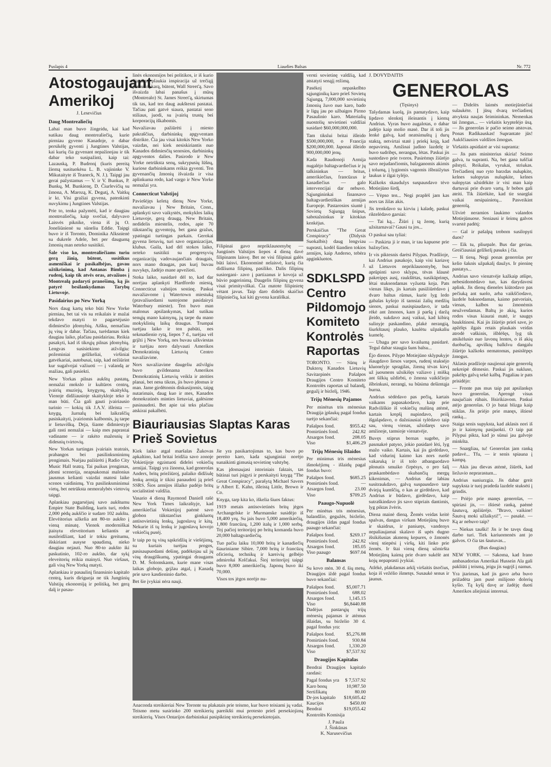Puslapis 4 Liaudies Balsas Nr. 772
Atostogaujant Amerikoj
J. Lesevičius
Daug Montrealiečių
Labai man buvo žingeidu, kai kad sutikau daug montrealiečių, kurie pirmiau gyveno Kanadoje, o dabar persikėlę gyventi į Jungtines Valstijas, kai kurių čia gyvenant nepažinojau ir tik dabar teko susipažinti, kaip tai: Lazauską, P. Budronį (kuris pereitą žiemą susituokėsu L. B. vajininke V. Mikutaityte iš Teaneck, N. J.). Taipgi jau gerai pažystamus — V. ir V. Bunkus, P. Bunkų, M. Bunkienę, D. Čiurlevičių su žmona, A. Marozą, K. Degutį, A. Vaitkų ir kt. Visi gražiai gyvena, patenkinti nuvykimu į Jungtines Valstijas.
Prie to, tenka pažymėti, kad ir daugiau montrealiečių, kaip svečiai, dalyvavo Laisvės piknike, viena iš jų O. Joneliūnienė su sūneliu Eddie. Taipgi buvo ir iš Toronto, Dominika Alksnienė su dukrele Adele, bet per daugumą žmonių man neteko susitikti.
Šale viso ko, montrealiečiams turiu gerą žinią, būtent, susitikus asmeniškai ir pasikalbėjus, gavau užtikrinimą, kad Antanas Bimba į rudenį, kaip tik atvės oras, atvažiuos į Montrealą padaryti pranešimą, ką jis patyrė besilankydamas Tarybų Lietuvoje.
Pasidairius po New Yorką
Nors daug kartų teko būti New Yorke pirmiau, bet tai vis su reikalais ir mažai tekdavo matyti to pagarsėjusio didmiesčio įdomybių. Aišku, nemačiau jų visų ir dabar. Tačiau, turėdamas kiek daugiau laiko, plačiau pasidairiau. Reikia pasakyti, kad iš tikrųjų pilnas įdomybių. Lengvas susisiekimo atžvilgiu: požeminiai gelžkeliai, viršiniai gatvėkariai, autobusai, taip, kad nežiūrint kur sugalvojai važiuoti — į valandą ar mažiau, gali pasiekti.
New Yorkas pilnas aukštų pastatų, nemažai mokslo ir kultūros centrų, įvairių muziejų, knygynų, skaityklų. Vienoje didžiausioje skaitykloje teko ir man būti. Čia gali gauti įvairiausio turinio — kokių tik J.A.V. išleista — knygų, žurnalų bei laikraščių pasiskaityti, įvairiomis kalbomis, jų tarpe ir lietuviškų. Deja, šiame didmiestyje gali rasti nemažai — kaip mes paprastai vadiname — ir rakėto mažesnių ir didesnių tvirtovių.
New Yorkas turtingas įvairiais teatrais, prabangos bei pasilinksminimų įrengimais. Nuėjau pažiūrėti į Radio City Music Hall teatrą. Tai puikus įrengimas, įdomi scenerija, neapsakomai malonius jausmus kelianti vaizdai matosi laike scenos vaidinimų. Yra pasilinksminimui vietų, bet netrūksta nemoralybės vietovių taipgi.
Aplankiau pagarsėjusį savo aukštumu Empire State Building, kuris turi, rodos 2,000 pėdų aukščio ir sudaro 102 aukštu. Elevėitorius užkelia ant 80-to aukšto į vieną minutę. Vienok moderniškai įtaisytu eleveitorium keliantis ar nusileidžiant, kad ir tokiu greitumu, išskiriant ausyse spaudimą, nieko daugiau nejauti. Nuo 80-to aukšto iki paskutinio, 102-ro aukšto, dar sykį eleveitorių reikia mainyti. Nuo viršaus, gali visą New Yorką matyti.
Aplankiau ir pasaulinį finansinio kapitalo centrą, kuris diriguoja ne tik Jungtinių Valstijų ekonomiją ir politiką, bet gerą dalį ir pasau-
linės ekonomijos bei politikos, ir iš kurio šiandien plaukia inspiracija už trečiąjį pasaulinį karą, būtent, Wall Street'ą. Savo išvaizda labai panašus į mūsų (Montrealo) St. James Street'ą, skirtumas tik tas, kad ten daug aukštesni pastatai. Tačiau pati gatvė siaura, pastatai seno stiliaus, juodi, su įvairių trustų bei korporacijų iškabomis.
Nuvažiavau pažiūrėti į miesto pakraščius, darbininkų apgyventam distrikte. Čia jau visai kitokis New Yorko vaizdas, nei kiek nesiskiriantis nuo Kanados didmiesčių senosios, darbininkų apgyventos dalies. Pasirodo ir New Yorke netrūksta senų, sukrypusių lūšnų, kuriose darbininkams reikia gyventi. Ten gyvenančių žmonių išvaizda ir visa aplinkuma rodo, kad vargo ir New Yorke nemažai yra.
Connecticut Valstijoj
Paviešėjęs keletą dienų New Yorke, nuvažiavau į New Britain, Conn., aplankyti savo vaikystės, mokyklos laikų Lietuvoje, gerą draugą. New Britain, nedidelis miestelis, rodos, apie 70 tūkstančių gyventojų, bet gana gražus, ypatingai turtingas parkais. Gerokai gyvena lietuvių, turi savo organizacijas, klubus. Gaila, kad dėl stokos laiko, neteko susitikti su progresyvių organizacijų vadovaujančiais draugais, nors mano draugas, pas kurį buvau nuvykęs, žadėjo mane apvežioti.
Stoka laiko, susidarė dėl to, kad dar norėjau aplankyti Hardfordo miestą, Connecticut valstijos sostinę. Paskui nuvažiavome į Watertown miestuką (pravažiuodami sustojome pasidairyti Waterbury mieste). Ten buvo man malonus apsilankymas, kad sutikau senųjų mano kaimynų, jų tarpe du mano mokyklinių laikų draugus. Trumpai turėjau laiko ir ten pabūti, nes sekmadienio rytą, liepos 7 d., turėjau vėl grįžti į New Yorką, nes buvau užkviestas ir turėjau noro dalyvauti Amerikos Demokratinių Lietuvių Centro suvažiavime.
Nors suvažiavime daugeliu atžvilgiu buvo gvildenama Amerikos Demokratinių Lietuvių veikla ir ateities planai, bet nesu tikras, jis buvo įdomus ir man. Jame girdėtomis diskusijomis, taipg nutarimais, daug kuo ir mes, Kanados demokratinės minties lietuviai, galėsime pasinaudoti. Bet apie tai teks plačiau atskirai pakalbėti.
Filipinai gavo nepriklausomybę — Jungtinės Valstijos liepos 4 dieną davė filipinams laisvę. Bet ne visi filipinai galės būti laisvi. Ekonominė nelaisvė, kurią čia didžiuma filipinų, pasiliko. Dalis filipinų susiorgani- zavo į partizanus ir kovoja už būvio pagerinimą. Daugelis filipinų gyvena visai primityviškai. Čia matote filipinietę vėtant javus. Taip daro didelis skaičius filipiniečių, kai kiti gyvena karališkai.
Biauriausias Slaptas Karas Prieš Sovietus
Kiek laiko atgal maršalas Žukovas apkaltino, kad britai leidžia savo zonoje Vokietijoje egzistuoti didelei vokiečių armijai. Taipgi yra žinoma, kad generolas Anders, britų priežiūroj, palaiko didžiulę lenkų armiją ir tikisi panaudoti ją prieš SSRS. Šios armijos išlaiko padėjo britų socialistinė valdžia.
Vasario 4 dieną Raymond Daniell rašė New York Times laikraštyje, kad amerikiečiai Vokietijoj paėmė savo globon tūkstančius ginkluotų antisovietinių lenkų, jugoslavų ir kitų. Nekurie iš tų lenkų ir jugoslavų kovojo vokiečių pusėj.
Ir taip po tų visų sąskridžių ir viešėjimų, su kuriais turėjau progos, pasisaupuodami dešinę, padėkojau už jų visų draugiškumą, ypatingai draugams D. M. Šolomskams, kurie mane visas laikas globojo, grįžau atgal, į Kanadą prie savo kasdieninio darbo.
Bet šie įvykiai nėra nauji.
Jie yra pasikartojimas to, kas buvo po pereito karo, kada sąjunginiai norėjo sunaikinti gimusią sovietinę valstybę.
Kas įdomaujasi istoriniais faktais, tas būtinai turi įsigyti ir perskaityti knygą "The Great Conspiracy", parašytą Michael Savers ir Albert E. Kahn, išleistą Little, Brown ir Co.
Knyga, tarp kita ko, iškelia šiuos faktus:
1919 metais antisovietinės britų jėgos Archangelske ir Murmanske susidėjo iš 18,400 yrų. Su jais buvo 5,000 amerikiečių, 1,800 francūzų, 1,200 italų ir 1,000 serbų. Toj pačioj teritorijoj po britų komanda buvo 20,000 baltagvardiečių.
Tuo pačiu laiku 10,000 britų ir kanadiečių šiauriniame Sibire. 7,000 britų ir francūzų oficierių, technikų ir kareivių gelbėjo admirolui Kolčakui. Šioj teritorijoj taipgi buvo 8,000 amerikiečių. Japonų buvo iki 70,000.
Visos tos jėgos norėjo nu-
Anaconda streikieriai New Toronte su plakatais prie teismo, kur buvo teisiami jų vadai. Teismo metu susirinko 200 streikierių pareikšti mui protesto prieš persekiojimą streikierių. Visos Ontarijos darbininkai pasipiktinę streikierių persekiotojais.
versti sovietinę valdžią, kad atstatyti senąjį režimą.
Pasėkoj nepaskelbto sąjunginikų karo prieš Sovietų Sąjungą, 7,000,000 sovietinių žmonių žuvo nuo karo, bado ir ligų jau po užbaigos Pirmo Pasaulinio karo. Materialių nuostolių sovietinei valdžiai susidarė $60,000,000,000.
Tam tikslui britai išleido $500,000,000, o Francija $200,000,000. Japonai išleido 900,000,000 jenų.
Kada Raudonoji Armija nugalėjo baltagvardiečius ir jų talkininkus — britus, amerikiečius, francūzus ir kanadiečius — galo intervencijai dar nebuvo. Sąjungininkai finansavo baltagvardietiškas armijas Europoje. Pastarosios siuntė į Sovietų Sąjungą šnipus, sabotažninkus ir kitokius kenkėjus.
Perskaičius "The Great Conspiracy" (Didysis Suokalbis) daug lengviau suprasti, kodėl šiandien tokios armijos, kaip Anderso, tebėra apginkluotos.
J.
SDKLSPD Centro Pildomojo Komiteto Kontrolės Raportas
TORONTO. — Sūnų ir Dukterų Kanados Lietuvių Savitarpinės Pašalpos Draugijos Centro Komiteto Kontrolės raportas už balandį, gegužį ir birželį, 1946.
Trijų Mėnesių Pajamos
Per minėtus tris mėnesius Draugija įplaukų pagal fondus turėjo sekančiai:
| Pašalpos fond. | $955.42 |
| Pomirtinės fond. | 242.82 |
| Atsargos fond. | 208.05 |
| Viso | $1,406.29 |
Trijų Mėnesių Išlaidos
Per minimus tris mėnesius išmokėjimų - išlaidų pagal fondus buvo:
| Pašalpos fond. | $685.25 |
| Pomirtinės fond. | — |
| Atsargos fond. | 23.00 |
| Viso | $709.25 |
Paaugo-Nupuolė
Per minėtus tris mėnesius, balandžio, gegužės, birželio, draugijos iždas pagal fondus paaugo sekančiai:
| Pašalpos fond. | $269.17 |
| Pomirtinės fond. | 242.82 |
| Atsargos fond. | 185.05 |
| Viso paaugo | $697.04 |
Balansas
Su kovo mėn. 30 d. šių metų, Draugijos iždė pagal fondus buvo sekančiai:
| Pašalpos fond. | $5,007.71 |
| Pomirtinės fond. | 688.02 |
| Atsargos fond. | 1,145.15 |
| Viso | $6,8440.88 |
Dadėjus pastarųjų trijų mėnesių pajamas ir atėmus išlaidas, su birželio 30 d. pagal fondus yra:
| Pašalpos fond. | $5,276.88 |
| Pomirtinės fond. | 930.84 |
| Atsargos fond. | 1,330.20 |
| Viso | $7,537.92 |
Draugijos Kapitalas
Bendrai Draugijos kapitalo randasi:
| Pagal fondus yra | $ 7,537.92 |
| Karo bonų | 10,987.50 |
| Sertifikatų | 80.00 |
| Dr-jos kapitalo | $18,605.42 |
| Kaucijos | $450.00 |
| Bendrai | $19,055.42 |
Kontrolės Komisija
J. Pauža
J. Šinkūnas
K. Narusevičius
J. DOVYDAITIS
GENEROLAS
(Tęsinys)
Tašydamas kuolą, jis pamatydavo, kaip lipdavo slenkstį išeinantis į kiemą Andrius. Vyras buvo augalotas, o dabar judėjo kaip molio masė. Dar iš toli jis lenkė galvą, kad neatsimuštų į durų staktą, netvirtai statė į priekį koją, kad nepavirstų. Amžinai judino lazdelę ir buvo sudribęs, nerangus, lėtas. Paskui jis sustodavo prie tvoros. Pasirėmęs žiūrėjo savo nejudančiomis, balzganomis akimis į tolumą, į lygiomis vagomis išbraižytus laukus ir ilgai tylėjo.
Kažkoks skaudulys suspausdavo tėvo Motiejūno širdį.
— Vėpso ten... Negi praplėš jam kas nors tas žilas akis.
Jis trenkdavo su kirviu į kaladę, paskui riktelėdavo garsiai:
— Tai ką... Žiūri į tą žemę, kurią užsitarnavai? Gausi tu jos...
O paskui sau tyliai:
— Paskirta ji ir man, ir tau kapuose prie bažnyčios.
Ir vis piktesnis darėsi Pilypas. Pradžioje, kai Andrius pasakojo, kaip visi kariavę už Lietuvos nepriklausomybę, bus aprūpinti savo sklypu, tėvas klausė pakreipęs ausį, raukšlėtas, susikūprinęs, lėtai stuksendamas vyžuota koja. Pats vienas likęs, jis kartais pasižiūrėdavo į dvaro baltus rūmus, kurie lyg ledo gabalas kyšojo iš tamsiai žalių medžių sienos, paskui nusispiaudavo, ir tada rėkė ant žmonos, kam ji paršą į daržą įleido, sukdavo ausį vaikui, kad kibirą sulinyje paskandino, plakė nerangią, šiurkštausį plauko, kaulėtu užpakaliu kumelę.
— Ubagu per savo kvailumą pasidarė. Tegul dabar staugia šuns balsu...
Ėjo dienos. Pilypo Motiejūno sklypukyje išaugdavo liesos varpos, rudenį stuksėjo kluonelyje spragilas, žiemą tėvas kirvį už juosmens užsikišęs važiavo į mišką ant šilkių uždirbti, o žmona vaikščiojo išbrinkusi, nerangi, su būsima dešimtąja burna.
Andrius sėdėdavo pas pečių, kartais vaikams papasakodavo, kaip prie Radviliškio iš vokiečių malūną atėmė, kartais krepšį nupindavo, peilį išgaląsdavo, o dažniausiai tylėdavo taip sau, vienų vienas, užsidaręs savo amžinoje, tamsioje vienatvėje.
Buvęs stiprus bernas sugebo, jo pasmakrė patyso, jokio pasidarė lėti, lyg mažo vaiko. Kartais, kai jis girdėdavo, kad vidurinį kaimo kas nors ruošė vakaruką ir iš tolo atbanguodavo plonutis smuiko čirpėsys, o pro šalį praskambėdavo skubančių mergų kikenimas, — Andrius dar labiau susitraukdavo, galvą suspausdavo tarp dviejų kumščių, o kas ar girdėdavo, kad Andrius ir būdavo, girdėdavo, kaip sutraškindavo jis savo stipriais dantimis, lyg piktas žvėris.
Diena mainė dieną. Žemės veidas keitė spalvas, dangus viršum Motiejūnų buvo ir skaidrus, ir paniuręs, vandenys nepaliaujamai skalavo iš upės dugno išsikišusias akmenų kepures, o žmonės vienį stiepėsi į viršų, kiti linko prie žemės. Ir štai vieną dieną užmiršta Motiejūnų kaimą prie dvaro sukėlė ant kojų nepaprasti įvykiai.
Atlėkė, plakdamas arklį viršaitis ūsočius, koja iš vežėlio išmetęs. Susaukė senus ir jaunus.
— Didelės laimės motiejūniečiai sulaukėte. Į jūsų dvarą trečiadienį atvyksta naujas šeimininkas. Nemenkas tai žmogus... — viršaitis kryptelėjo ūsą. — Jis generolas ir pačio seimo atstovas. Ponas Radikauskas! Suprantate jūs! Aukščiausios valdžios žmogus.
Viršaitis apsidairė ar visi supranta:
— Jis pats ministerius skiria! Seimo galva, tu supranti. Na, bet gana tuščiai pilstyti. Reikalas, vyrukai, striukas. Trečiadienį nuo ryto barzdas nulupkite, kelnes sulopytas nulupkite, kelnes sulopytas užsidėkite ir visi man kaip durtuvai prie dvaro vartų. Ir bobos gali ateiti. Tik žiūrėkite, kad tie snarglai vaikai nesipainiotų... Pasveikint generolą.
Užvirė neramios laukimo valandos Motiejūnuose. Seniausi ir šeimų galvos svarstė padėtį:
— Gal ir pašalpą trobom susilopyti duos?
— Eik tu, pliurpale. Bus dar geriau. Greičiausiai gelžkelį pasuks į čia.
— Iš tiesų. Negi ponas generolas per kelio šaknis užpakalį daužys. Ir pieninę pastatys...
Andrius savo vienatvėje kažkaip atšipo, nebesidomėdavo tuo, kas darydavosi aplink. Jis dienų dieneles kiūtodavo pas pečiuką ant suolo, arba vaikščiodavo, lazdele baksnodamas, kaimo patvoriais, vienas, kalbos su žmonėmis neužvesdamas. Baltų jo akių, kurios rodos visus kiaurai matė, ir saugęs baukštinosi. Kai jis žiūrėjo prieš save, jo apžėlęs ilgais retais plaukais veidas atrodė vaškinis, išblėšęs, lyg tik atsikėlusio nuo lavonų lentos, o iš akių duobučių, apvilktų balkšvu dangalu žiūrėjo kažkoks nematomas, pasislėpęs žmogus.
Aklasis pradžioje naujienai apie generolą nekreipė dėmesio. Paskui jis sukluso, pakėlęs galvą sekė kalbą. Pagaliau ir pats prisidėjo:
— Fronte pas mus taip pat apsilankęs buvo generolas. Aprengė visus naujučiais rūbais. Išsirikiavom. Paskui atėjo generolas. O jo batai blizga kaip stiklas. Jis priėjo prie manęs, ištiesė ranką...
Staiga senis supyksta, kad aklasis nori iš jo ir kaimynų pasijuokti. O taip pat Pilypui pikta, kad jo sūnui jau galvoje minkšta.
— Snargliau, tu! Generolas jam ranką padavė... Tfu, — ir senis spiauna į kampą.
— Akis jau dievas atėmė, žiūrėk, kad liežuvio neprarastum...
Andrius suniurzgia. Jis dabar greit supyksta ir tuoj pradeda lazdele stuksėti į grindis.
— Priėjo prie manęs generolas, — spiriasi jis, — ištiesė ranką, paėmė šautuvą, apžiūrėjo. "Bravo, vaikine! Šautvą moki užlaikyti!", — pasakė. — Ką ar nebuvo taip?
— Niekus tauški! Jis ir be tavęs daug darbo turi. Tiek kariuomenės ant jo galvos. O čia tas šautuvas...
(Bus daugiau)
NEW YORK. — Sakoma, kad Irano ambasadorius Amerikai Hussein Ala gali pakliūti į teismą, jeigu jis sugrįš į namus.
Yra įtarimas, kad jis gavo arba buvo prižadėta jam pusė milijono dolerių kyšio. Tą kyšį davę ar žadėję duoti Amerikos aliejiniai interesai.